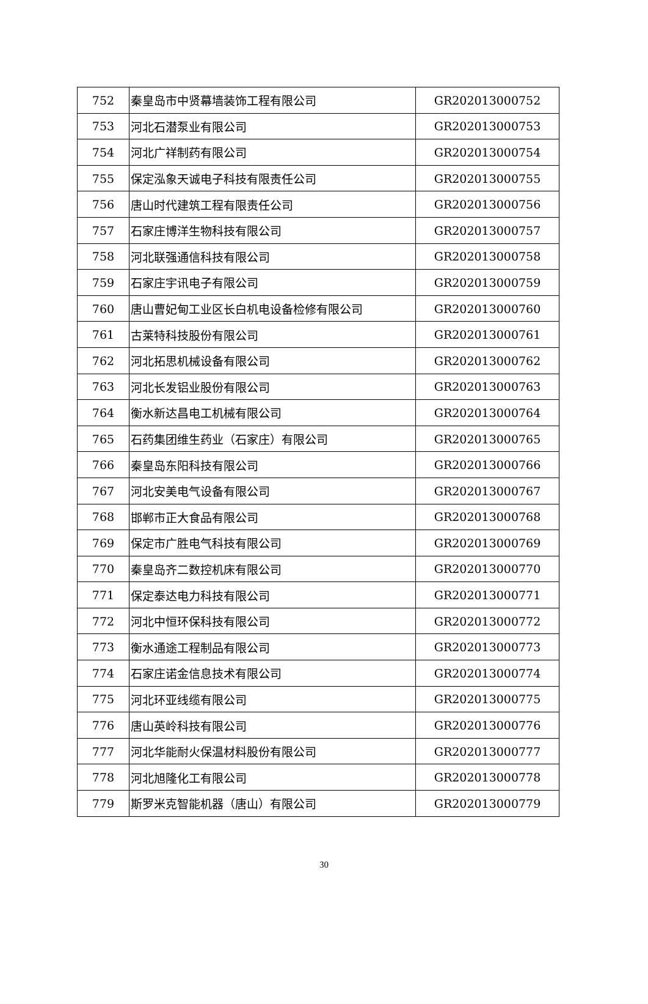| 752 | 秦皇岛市中贤幕墙装饰工程有限公司 | GR202013000752 |
| 753 | 河北石潜泵业有限公司 | GR202013000753 |
| 754 | 河北广祥制药有限公司 | GR202013000754 |
| 755 | 保定泓象天诚电子科技有限责任公司 | GR202013000755 |
| 756 | 唐山时代建筑工程有限责任公司 | GR202013000756 |
| 757 | 石家庄博洋生物科技有限公司 | GR202013000757 |
| 758 | 河北联强通信科技有限公司 | GR202013000758 |
| 759 | 石家庄宇讯电子有限公司 | GR202013000759 |
| 760 | 唐山曹妃甸工业区长白机电设备检修有限公司 | GR202013000760 |
| 761 | 古莱特科技股份有限公司 | GR202013000761 |
| 762 | 河北拓思机械设备有限公司 | GR202013000762 |
| 763 | 河北长发铝业股份有限公司 | GR202013000763 |
| 764 | 衡水新达昌电工机械有限公司 | GR202013000764 |
| 765 | 石药集团维生药业（石家庄）有限公司 | GR202013000765 |
| 766 | 秦皇岛东阳科技有限公司 | GR202013000766 |
| 767 | 河北安美电气设备有限公司 | GR202013000767 |
| 768 | 邯郸市正大食品有限公司 | GR202013000768 |
| 769 | 保定市广胜电气科技有限公司 | GR202013000769 |
| 770 | 秦皇岛齐二数控机床有限公司 | GR202013000770 |
| 771 | 保定泰达电力科技有限公司 | GR202013000771 |
| 772 | 河北中恒环保科技有限公司 | GR202013000772 |
| 773 | 衡水通途工程制品有限公司 | GR202013000773 |
| 774 | 石家庄诺金信息技术有限公司 | GR202013000774 |
| 775 | 河北环亚线缆有限公司 | GR202013000775 |
| 776 | 唐山英岭科技有限公司 | GR202013000776 |
| 777 | 河北华能耐火保温材料股份有限公司 | GR202013000777 |
| 778 | 河北旭隆化工有限公司 | GR202013000778 |
| 779 | 斯罗米克智能机器（唐山）有限公司 | GR202013000779 |
30